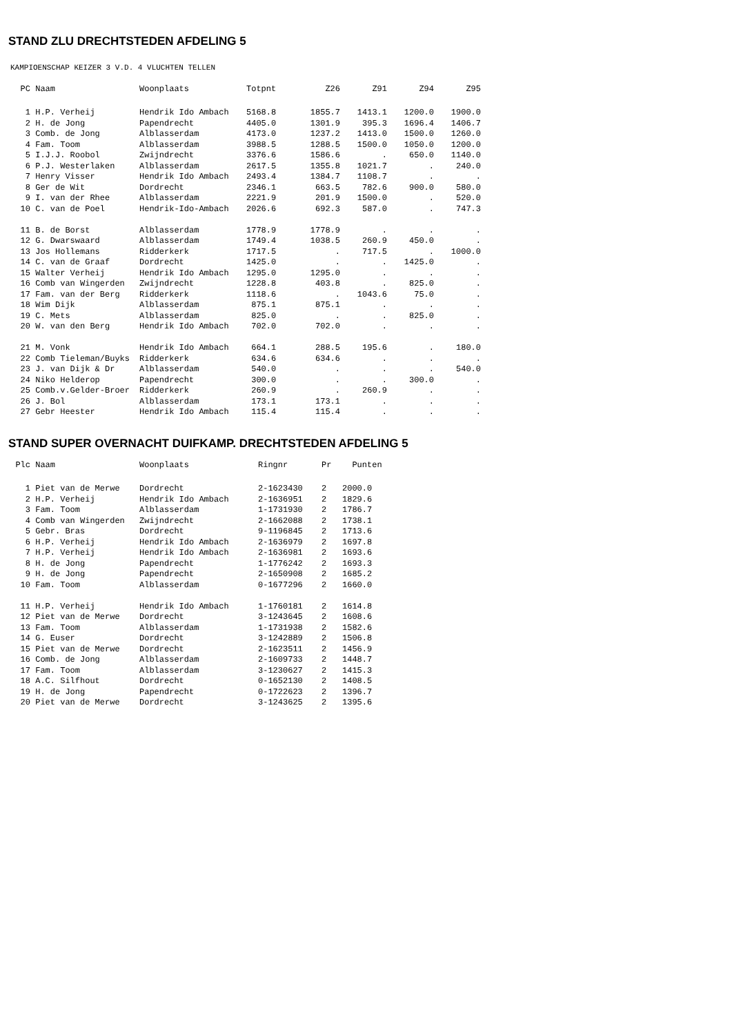STAND ZLU DRECHTSTEDEN AFDELING 5
KAMPIOENSCHAP KEIZER 3 V.D. 4 VLUCHTEN TELLEN
| PC | Naam | Woonplaats | Totpnt | Z26 | Z91 | Z94 | Z95 |
| --- | --- | --- | --- | --- | --- | --- | --- |
| 1 | H.P. Verheij | Hendrik Ido Ambach | 5168.8 | 1855.7 | 1413.1 | 1200.0 | 1900.0 |
| 2 | H. de Jong | Papendrecht | 4405.0 | 1301.9 | 395.3 | 1696.4 | 1406.7 |
| 3 | Comb. de Jong | Alblasserdam | 4173.0 | 1237.2 | 1413.0 | 1500.0 | 1260.0 |
| 4 | Fam. Toom | Alblasserdam | 3988.5 | 1288.5 | 1500.0 | 1050.0 | 1200.0 |
| 5 | I.J.J. Roobol | Zwijndrecht | 3376.6 | 1586.6 | . | 650.0 | 1140.0 |
| 6 | P.J. Westerlaken | Alblasserdam | 2617.5 | 1355.8 | 1021.7 | . | 240.0 |
| 7 | Henry Visser | Hendrik Ido Ambach | 2493.4 | 1384.7 | 1108.7 | . | . |
| 8 | Ger de Wit | Dordrecht | 2346.1 | 663.5 | 782.6 | 900.0 | 580.0 |
| 9 | I. van der Rhee | Alblasserdam | 2221.9 | 201.9 | 1500.0 | . | 520.0 |
| 10 | C. van de Poel | Hendrik-Ido-Ambach | 2026.6 | 692.3 | 587.0 | . | 747.3 |
| 11 | B. de Borst | Alblasserdam | 1778.9 | 1778.9 | . | . | . |
| 12 | G. Dwarswaard | Alblasserdam | 1749.4 | 1038.5 | 260.9 | 450.0 | . |
| 13 | Jos Hollemans | Ridderkerk | 1717.5 | . | 717.5 | . | 1000.0 |
| 14 | C. van de Graaf | Dordrecht | 1425.0 | . | . | 1425.0 | . |
| 15 | Walter Verheij | Hendrik Ido Ambach | 1295.0 | 1295.0 | . | . | . |
| 16 | Comb van Wingerden | Zwijndrecht | 1228.8 | 403.8 | . | 825.0 | . |
| 17 | Fam. van der Berg | Ridderkerk | 1118.6 | . | 1043.6 | 75.0 | . |
| 18 | Wim Dijk | Alblasserdam | 875.1 | 875.1 | . | . | . |
| 19 | C. Mets | Alblasserdam | 825.0 | . | . | 825.0 | . |
| 20 | W. van den Berg | Hendrik Ido Ambach | 702.0 | 702.0 | . | . | . |
| 21 | M. Vonk | Hendrik Ido Ambach | 664.1 | 288.5 | 195.6 | . | 180.0 |
| 22 | Comb Tieleman/Buyks | Ridderkerk | 634.6 | 634.6 | . | . | . |
| 23 | J. van Dijk & Dr | Alblasserdam | 540.0 | . | . | . | 540.0 |
| 24 | Niko Helderop | Papendrecht | 300.0 | . | . | 300.0 | . |
| 25 | Comb.v.Gelder-Broer | Ridderkerk | 260.9 | . | 260.9 | . | . |
| 26 | J. Bol | Alblasserdam | 173.1 | 173.1 | . | . | . |
| 27 | Gebr Heester | Hendrik Ido Ambach | 115.4 | 115.4 | . | . | . |
STAND SUPER OVERNACHT DUIFKAMP. DRECHTSTEDEN AFDELING 5
| Plc | Naam | Woonplaats | Ringnr | Pr | Punten |
| --- | --- | --- | --- | --- | --- |
| 1 | Piet van de Merwe | Dordrecht | 2-1623430 | 2 | 2000.0 |
| 2 | H.P. Verheij | Hendrik Ido Ambach | 2-1636951 | 2 | 1829.6 |
| 3 | Fam. Toom | Alblasserdam | 1-1731930 | 2 | 1786.7 |
| 4 | Comb van Wingerden | Zwijndrecht | 2-1662088 | 2 | 1738.1 |
| 5 | Gebr. Bras | Dordrecht | 9-1196845 | 2 | 1713.6 |
| 6 | H.P. Verheij | Hendrik Ido Ambach | 2-1636979 | 2 | 1697.8 |
| 7 | H.P. Verheij | Hendrik Ido Ambach | 2-1636981 | 2 | 1693.6 |
| 8 | H. de Jong | Papendrecht | 1-1776242 | 2 | 1693.3 |
| 9 | H. de Jong | Papendrecht | 2-1650908 | 2 | 1685.2 |
| 10 | Fam. Toom | Alblasserdam | 0-1677296 | 2 | 1660.0 |
| 11 | H.P. Verheij | Hendrik Ido Ambach | 1-1760181 | 2 | 1614.8 |
| 12 | Piet van de Merwe | Dordrecht | 3-1243645 | 2 | 1608.6 |
| 13 | Fam. Toom | Alblasserdam | 1-1731938 | 2 | 1582.6 |
| 14 | G. Euser | Dordrecht | 3-1242889 | 2 | 1506.8 |
| 15 | Piet van de Merwe | Dordrecht | 2-1623511 | 2 | 1456.9 |
| 16 | Comb. de Jong | Alblasserdam | 2-1609733 | 2 | 1448.7 |
| 17 | Fam. Toom | Alblasserdam | 3-1230627 | 2 | 1415.3 |
| 18 | A.C. Silfhout | Dordrecht | 0-1652130 | 2 | 1408.5 |
| 19 | H. de Jong | Papendrecht | 0-1722623 | 2 | 1396.7 |
| 20 | Piet van de Merwe | Dordrecht | 3-1243625 | 2 | 1395.6 |